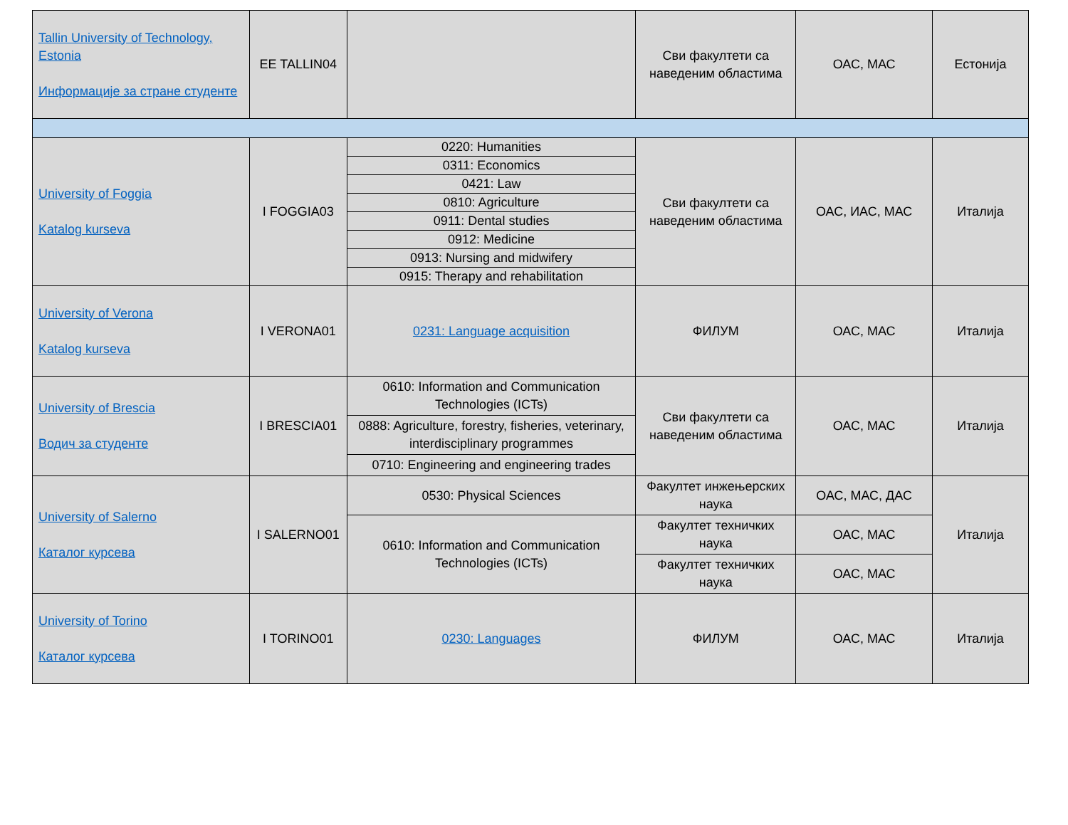| Tallin University of Technology, Estonia Информације за стране студенте | EE TALLIN04 | | Сви факултети са наведеним областима | ОАС, МАС | Естонија |
| University of Foggia Katalog kurseva | I FOGGIA03 | 0220: Humanities | Сви факултети са наведеним областима | ОАС, ИАС, МАС | Италија |
| | | 0311: Economics | | | |
| | | 0421: Law | | | |
| | | 0810: Agriculture | | | |
| | | 0911: Dental studies | | | |
| | | 0912: Medicine | | | |
| | | 0913: Nursing and midwifery | | | |
| | | 0915: Therapy and rehabilitation | | | |
| University of Verona Katalog kurseva | I VERONA01 | 0231: Language acquisition | ФИЛУМ | ОАС, МАС | Италија |
| University of Brescia Водич за студенте | I BRESCIA01 | 0610: Information and Communication Technologies (ICTs) | Сви факултети са наведеним областима | ОАС, МАС | Италија |
| | | 0888: Agriculture, forestry, fisheries, veterinary, interdisciplinary programmes | | | |
| | | 0710: Engineering and engineering trades | | | |
| University of Salerno Каталог курсева | I SALERNO01 | 0530: Physical Sciences | Факултет инжењерских наука | ОАС, МАС, ДАС | Италија |
| | | 0610: Information and Communication Technologies (ICTs) | Факултет техничких наука | ОАС, МАС | |
| | | | Факултет техничких наука | ОАС, МАС | |
| University of Torino Каталог курсева | I TORINO01 | 0230: Languages | ФИЛУМ | ОАС, МАС | Италија |